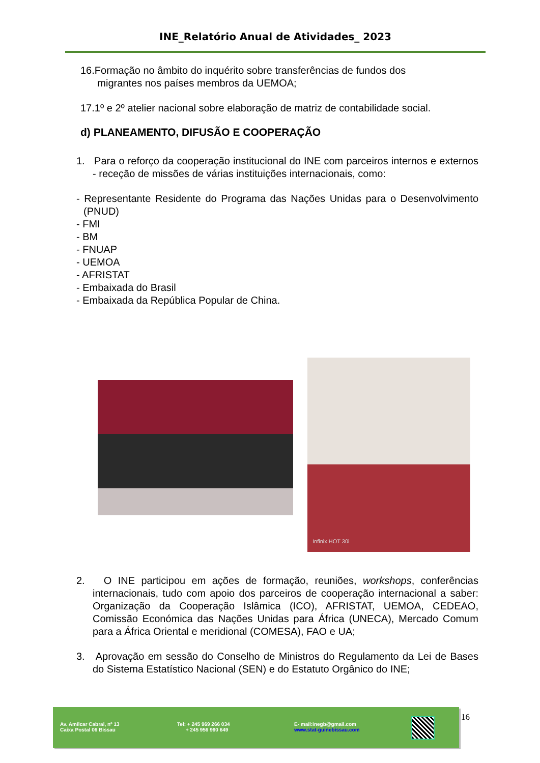INE_Relatório Anual de Atividades_ 2023
16.Formação no âmbito do inquérito sobre transferências de fundos dos
migrantes nos países membros da UEMOA;
17.1º e 2º atelier nacional sobre elaboração de matriz de contabilidade social.
d) PLANEAMENTO, DIFUSÃO E COOPERAÇÃO
1. Para o reforço da cooperação institucional do INE com parceiros internos e externos - receção de missões de várias instituições internacionais, como:
- Representante Residente do Programa das Nações Unidas para o Desenvolvimento (PNUD)
- FMI
- BM
- FNUAP
- UEMOA
- AFRISTAT
- Embaixada do Brasil
- Embaixada da República Popular de China.
Infinix HOT 30i
2. O INE participou em ações de formação, reuniões, workshops, conferências internacionais, tudo com apoio dos parceiros de cooperação internacional a saber: Organização da Cooperação Islâmica (ICO), AFRISTAT, UEMOA, CEDEAO, Comissão Económica das Nações Unidas para África (UNECA), Mercado Comum para a África Oriental e meridional (COMESA), FAO e UA;
3. Aprovação em sessão do Conselho de Ministros do Regulamento da Lei de Bases do Sistema Estatístico Nacional (SEN) e do Estatuto Orgânico do INE;
Av. Amílcar Cabral, nº 13
Caixa Postal 06 Bissau
Tel: + 245 969 266 034
+ 245 956 990 649
E- mail:inegb@gmail.com
www.stat-guinebissau.com
16